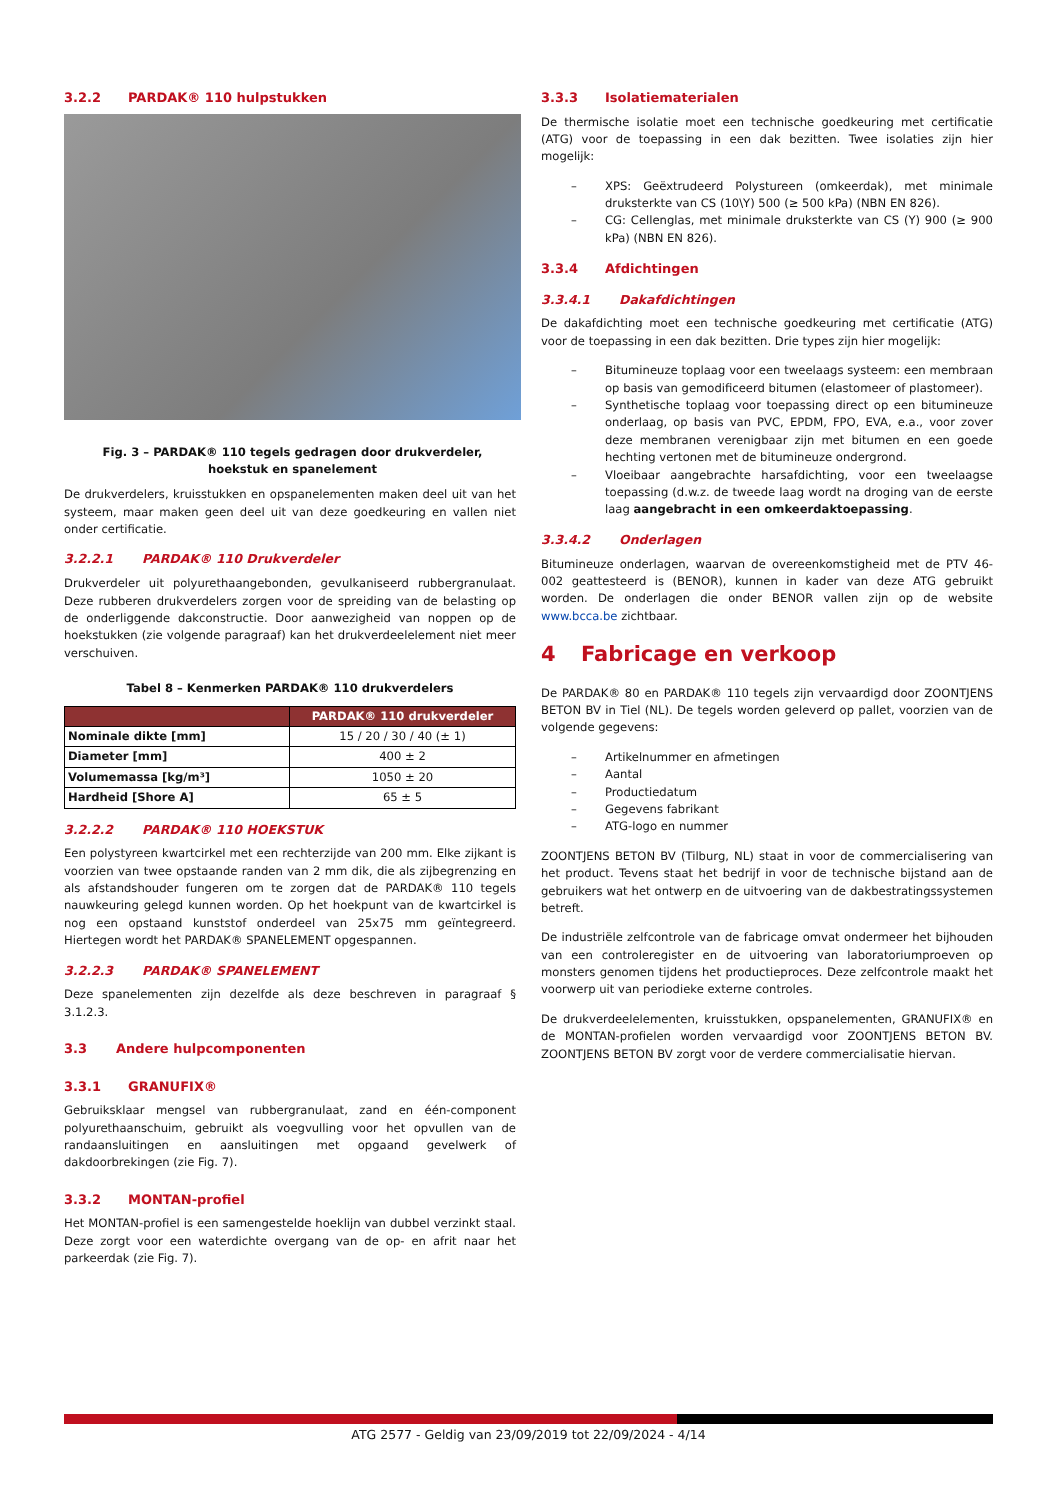3.2.2 PARDAK® 110 hulpstukken
Fig. 3 – PARDAK® 110 tegels gedragen door drukverdeler,
hoekstuk en spanelement
De drukverdelers, kruisstukken en opspanelementen maken deel uit van het systeem, maar maken geen deel uit van deze goedkeuring en vallen niet onder certificatie.
3.2.2.1 PARDAK® 110 Drukverdeler
Drukverdeler uit polyurethaangebonden, gevulkaniseerd rubbergranulaat. Deze rubberen drukverdelers zorgen voor de spreiding van de belasting op de onderliggende dakconstructie. Door aanwezigheid van noppen op de hoekstukken (zie volgende paragraaf) kan het drukverdeelelement niet meer verschuiven.
Tabel 8 – Kenmerken PARDAK® 110 drukverdelers
| | PARDAK® 110 drukverdeler |
| --- | --- |
| Nominale dikte [mm] | 15 / 20 / 30 / 40 (± 1) |
| Diameter [mm] | 400 ± 2 |
| Volumemassa [kg/m³] | 1050 ± 20 |
| Hardheid [Shore A] | 65 ± 5 |
3.2.2.2 PARDAK® 110 HOEKSTUK
Een polystyreen kwartcirkel met een rechterzijde van 200 mm. Elke zijkant is voorzien van twee opstaande randen van 2 mm dik, die als zijbegrenzing en als afstandshouder fungeren om te zorgen dat de PARDAK® 110 tegels nauwkeuring gelegd kunnen worden. Op het hoekpunt van de kwartcirkel is nog een opstaand kunststof onderdeel van 25x75 mm geïntegreerd. Hiertegen wordt het PARDAK® SPANELEMENT opgespannen.
3.2.2.3 PARDAK® SPANELEMENT
Deze spanelementen zijn dezelfde als deze beschreven in paragraaf § 3.1.2.3.
3.3 Andere hulpcomponenten
3.3.1 GRANUFIX®
Gebruiksklaar mengsel van rubbergranulaat, zand en één-component polyurethaanschuim, gebruikt als voegvulling voor het opvullen van de randaansluitingen en aansluitingen met opgaand gevelwerk of dakdoorbrekingen (zie Fig. 7).
3.3.2 MONTAN-profiel
Het MONTAN-profiel is een samengestelde hoeklijn van dubbel verzinkt staal. Deze zorgt voor een waterdichte overgang van de op- en afrit naar het parkeerdak (zie Fig. 7).
3.3.3 Isolatiematerialen
De thermische isolatie moet een technische goedkeuring met certificatie (ATG) voor de toepassing in een dak bezitten. Twee isolaties zijn hier mogelijk:
– XPS: Geëxtrudeerd Polystureen (omkeerdak), met minimale druksterkte van CS (10\Y) 500 (≥ 500 kPa) (NBN EN 826).
– CG: Cellenglas, met minimale druksterkte van CS (Y) 900 (≥ 900 kPa) (NBN EN 826).
3.3.4 Afdichtingen
3.3.4.1 Dakafdichtingen
De dakafdichting moet een technische goedkeuring met certificatie (ATG) voor de toepassing in een dak bezitten. Drie types zijn hier mogelijk:
– Bitumineuze toplaag voor een tweelaags systeem: een membraan op basis van gemodificeerd bitumen (elastomeer of plastomeer).
– Synthetische toplaag voor toepassing direct op een bitumineuze onderlaag, op basis van PVC, EPDM, FPO, EVA, e.a., voor zover deze membranen verenigbaar zijn met bitumen en een goede hechting vertonen met de bitumineuze ondergrond.
– Vloeibaar aangebrachte harsafdichting, voor een tweelaagse toepassing (d.w.z. de tweede laag wordt na droging van de eerste laag aangebracht in een omkeerdaktoepassing.
3.3.4.2 Onderlagen
Bitumineuze onderlagen, waarvan de overeenkomstigheid met de PTV 46-002 geattesteerd is (BENOR), kunnen in kader van deze ATG gebruikt worden. De onderlagen die onder BENOR vallen zijn op de website www.bcca.be zichtbaar.
4 Fabricage en verkoop
De PARDAK® 80 en PARDAK® 110 tegels zijn vervaardigd door ZOONTJENS BETON BV in Tiel (NL). De tegels worden geleverd op pallet, voorzien van de volgende gegevens:
– Artikelnummer en afmetingen
– Aantal
– Productiedatum
– Gegevens fabrikant
– ATG-logo en nummer
ZOONTJENS BETON BV (Tilburg, NL) staat in voor de commercialisering van het product. Tevens staat het bedrijf in voor de technische bijstand aan de gebruikers wat het ontwerp en de uitvoering van de dakbestratingssystemen betreft.
De industriële zelfcontrole van de fabricage omvat ondermeer het bijhouden van een controleregister en de uitvoering van laboratoriumproeven op monsters genomen tijdens het productieproces. Deze zelfcontrole maakt het voorwerp uit van periodieke externe controles.
De drukverdeelelementen, kruisstukken, opspanelementen, GRANUFIX® en de MONTAN-profielen worden vervaardigd voor ZOONTJENS BETON BV. ZOONTJENS BETON BV zorgt voor de verdere commercialisatie hiervan.
ATG 2577 - Geldig van 23/09/2019 tot 22/09/2024 - 4/14